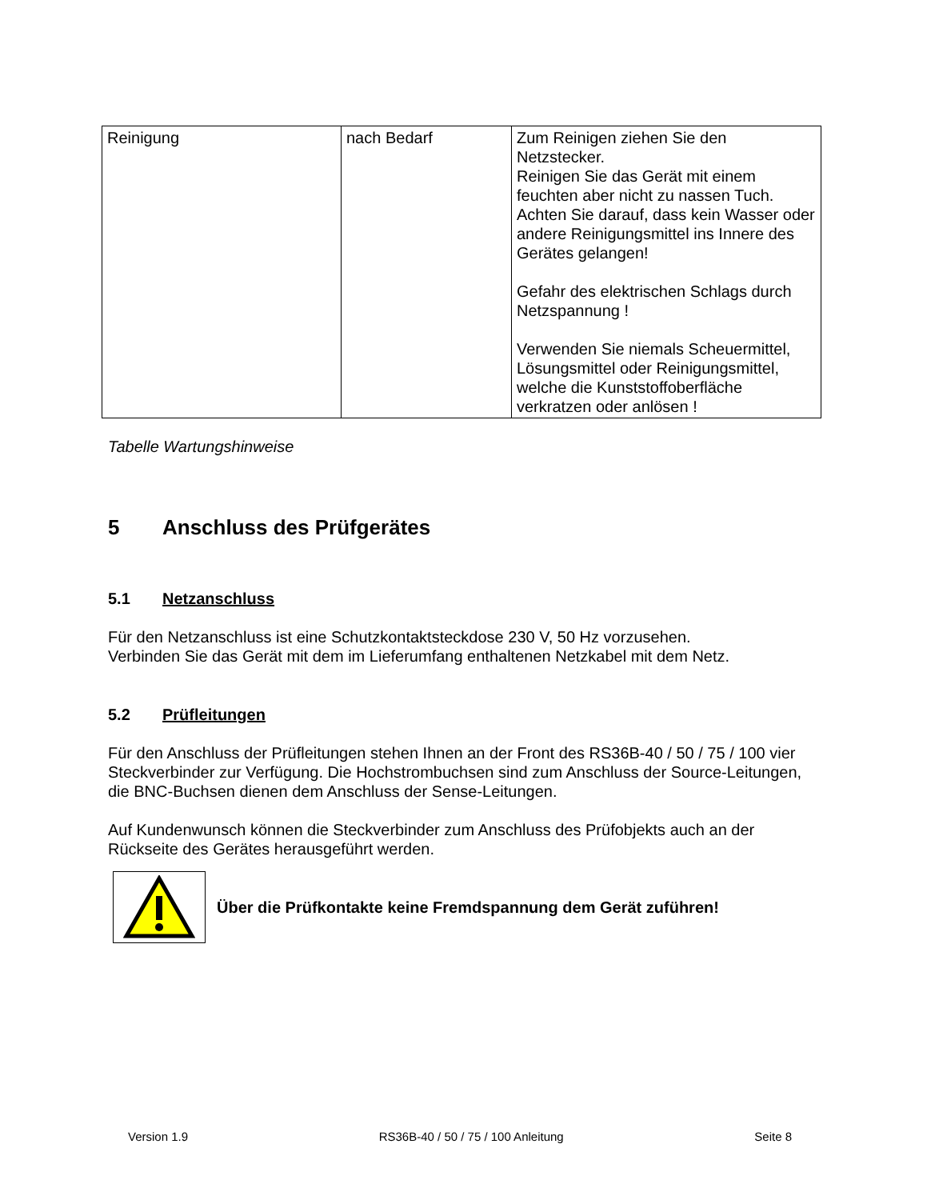| Reinigung | nach Bedarf | Zum Reinigen ziehen Sie den Netzstecker. Reinigen Sie das Gerät mit einem feuchten aber nicht zu nassen Tuch. Achten Sie darauf, dass kein Wasser oder andere Reinigungsmittel ins Innere des Gerätes gelangen! Gefahr des elektrischen Schlags durch Netzspannung ! Verwenden Sie niemals Scheuermittel, Lösungsmittel oder Reinigungsmittel, welche die Kunststoffoberfläche verkratzen oder anlösen ! |
Tabelle Wartungshinweise
5 Anschluss des Prüfgerätes
5.1 Netzanschluss
Für den Netzanschluss ist eine Schutzkontaktsteckdose 230 V, 50 Hz vorzusehen.
Verbinden Sie das Gerät mit dem im Lieferumfang enthaltenen Netzkabel mit dem Netz.
5.2 Prüfleitungen
Für den Anschluss der Prüfleitungen stehen Ihnen an der Front des RS36B-40 / 50 / 75 / 100 vier Steckverbinder zur Verfügung. Die Hochstrombuchsen sind zum Anschluss der Source-Leitungen, die BNC-Buchsen dienen dem Anschluss der Sense-Leitungen.
Auf Kundenwunsch können die Steckverbinder zum Anschluss des Prüfobjekts auch an der Rückseite des Gerätes herausgeführt werden.
Über die Prüfkontakte keine Fremdspannung dem Gerät zuführen!
Version 1.9 RS36B-40 / 50 / 75 / 100 Anleitung Seite 8